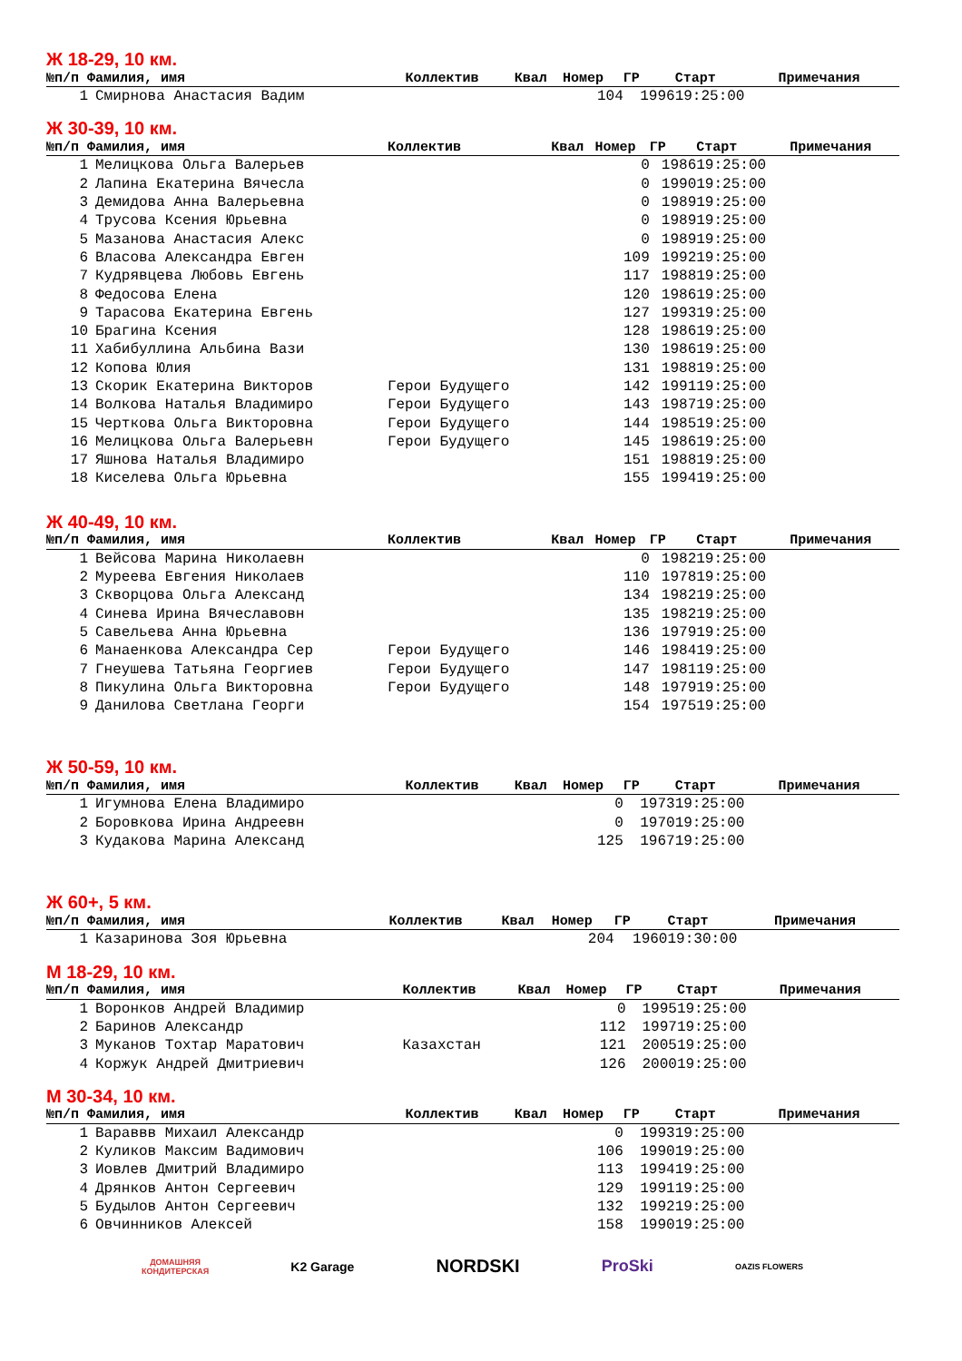Ж 18-29, 10 км.
| №п/п Фамилия, имя | | Коллектив | Квал | Номер | ГР | Старт | Примечания |
| --- | --- | --- | --- | --- | --- | --- | --- |
| 1 | Смирнова Анастасия Вадим | | | 104 | 1996 | 19:25:00 | |
Ж 30-39, 10 км.
| №п/п Фамилия, имя | | Коллектив | Квал | Номер | ГР | Старт | Примечания |
| --- | --- | --- | --- | --- | --- | --- | --- |
| 1 | Мелицкова Ольга Валерьев | | | 0 | 1986 | 19:25:00 | |
| 2 | Лапина Екатерина Вячесла | | | 0 | 1990 | 19:25:00 | |
| 3 | Демидова Анна Валерьевна | | | 0 | 1989 | 19:25:00 | |
| 4 | Трусова Ксения Юрьевна | | | 0 | 1989 | 19:25:00 | |
| 5 | Мазанова Анастасия Алекс | | | 0 | 1989 | 19:25:00 | |
| 6 | Власова Александра Евген | | | 109 | 1992 | 19:25:00 | |
| 7 | Кудрявцева Любовь Евгень | | | 117 | 1988 | 19:25:00 | |
| 8 | Федосова Елена | | | 120 | 1986 | 19:25:00 | |
| 9 | Тарасова Екатерина Евгень | | | 127 | 1993 | 19:25:00 | |
| 10 | Брагина Ксения | | | 128 | 1986 | 19:25:00 | |
| 11 | Хабибуллина Альбина Вази | | | 130 | 1986 | 19:25:00 | |
| 12 | Копова Юлия | | | 131 | 1988 | 19:25:00 | |
| 13 | Скорик Екатерина Викторов | Герои Будущего | | 142 | 1991 | 19:25:00 | |
| 14 | Волкова Наталья Владимиро | Герои Будущего | | 143 | 1987 | 19:25:00 | |
| 15 | Черткова Ольга Викторовна | Герои Будущего | | 144 | 1985 | 19:25:00 | |
| 16 | Мелицкова Ольга Валерьевн | Герои Будущего | | 145 | 1986 | 19:25:00 | |
| 17 | Яшнова Наталья Владимиро | | | 151 | 1988 | 19:25:00 | |
| 18 | Киселева Ольга Юрьевна | | | 155 | 1994 | 19:25:00 | |
Ж 40-49, 10 км.
| №п/п Фамилия, имя | | Коллектив | Квал | Номер | ГР | Старт | Примечания |
| --- | --- | --- | --- | --- | --- | --- | --- |
| 1 | Вейсова Марина Николаевн | | | 0 | 1982 | 19:25:00 | |
| 2 | Муреева Евгения Николаев | | | 110 | 1978 | 19:25:00 | |
| 3 | Скворцова Ольга Александ | | | 134 | 1982 | 19:25:00 | |
| 4 | Синева Ирина Вячеславовн | | | 135 | 1982 | 19:25:00 | |
| 5 | Савельева Анна Юрьевна | | | 136 | 1979 | 19:25:00 | |
| 6 | Манаенкова Александра Сер | Герои Будущего | | 146 | 1984 | 19:25:00 | |
| 7 | Гнеушева Татьяна Георгиев | Герои Будущего | | 147 | 1981 | 19:25:00 | |
| 8 | Пикулина Ольга Викторовна | Герои Будущего | | 148 | 1979 | 19:25:00 | |
| 9 | Данилова Светлана Георги | | | 154 | 1975 | 19:25:00 | |
Ж 50-59, 10 км.
| №п/п Фамилия, имя | | Коллектив | Квал | Номер | ГР | Старт | Примечания |
| --- | --- | --- | --- | --- | --- | --- | --- |
| 1 | Игумнова Елена Владимиро | | | 0 | 1973 | 19:25:00 | |
| 2 | Боровкова Ирина Андреевн | | | 0 | 1970 | 19:25:00 | |
| 3 | Кудакова Марина Александ | | | 125 | 1967 | 19:25:00 | |
Ж 60+, 5 км.
| №п/п Фамилия, имя | | Коллектив | Квал | Номер | ГР | Старт | Примечания |
| --- | --- | --- | --- | --- | --- | --- | --- |
| 1 | Казаринова Зоя Юрьевна | | | 204 | 1960 | 19:30:00 | |
М 18-29, 10 км.
| №п/п Фамилия, имя | | Коллектив | Квал | Номер | ГР | Старт | Примечания |
| --- | --- | --- | --- | --- | --- | --- | --- |
| 1 | Воронков Андрей Владимир | | | 0 | 1995 | 19:25:00 | |
| 2 | Баринов Александр | | | 112 | 1997 | 19:25:00 | |
| 3 | Муканов Тохтар Маратович | Казахстан | | 121 | 2005 | 19:25:00 | |
| 4 | Коржук Андрей Дмитриевич | | | 126 | 2000 | 19:25:00 | |
М 30-34, 10 км.
| №п/п Фамилия, имя | | Коллектив | Квал | Номер | ГР | Старт | Примечания |
| --- | --- | --- | --- | --- | --- | --- | --- |
| 1 | Вараввв Михаил Александр | | | 0 | 1993 | 19:25:00 | |
| 2 | Куликов Максим Вадимович | | | 106 | 1990 | 19:25:00 | |
| 3 | Иовлев Дмитрий Владимиро | | | 113 | 1994 | 19:25:00 | |
| 4 | Дрянков Антон Сергеевич | | | 129 | 1991 | 19:25:00 | |
| 5 | Будылов Антон Сергеевич | | | 132 | 1992 | 19:25:00 | |
| 6 | Овчинников Алексей | | | 158 | 1990 | 19:25:00 | |
ДОМАШНЯЯ
КОНДИТЕРСКАЯ
K2 Garage
NORDSKI ProSki
OAZIS FLOWERS